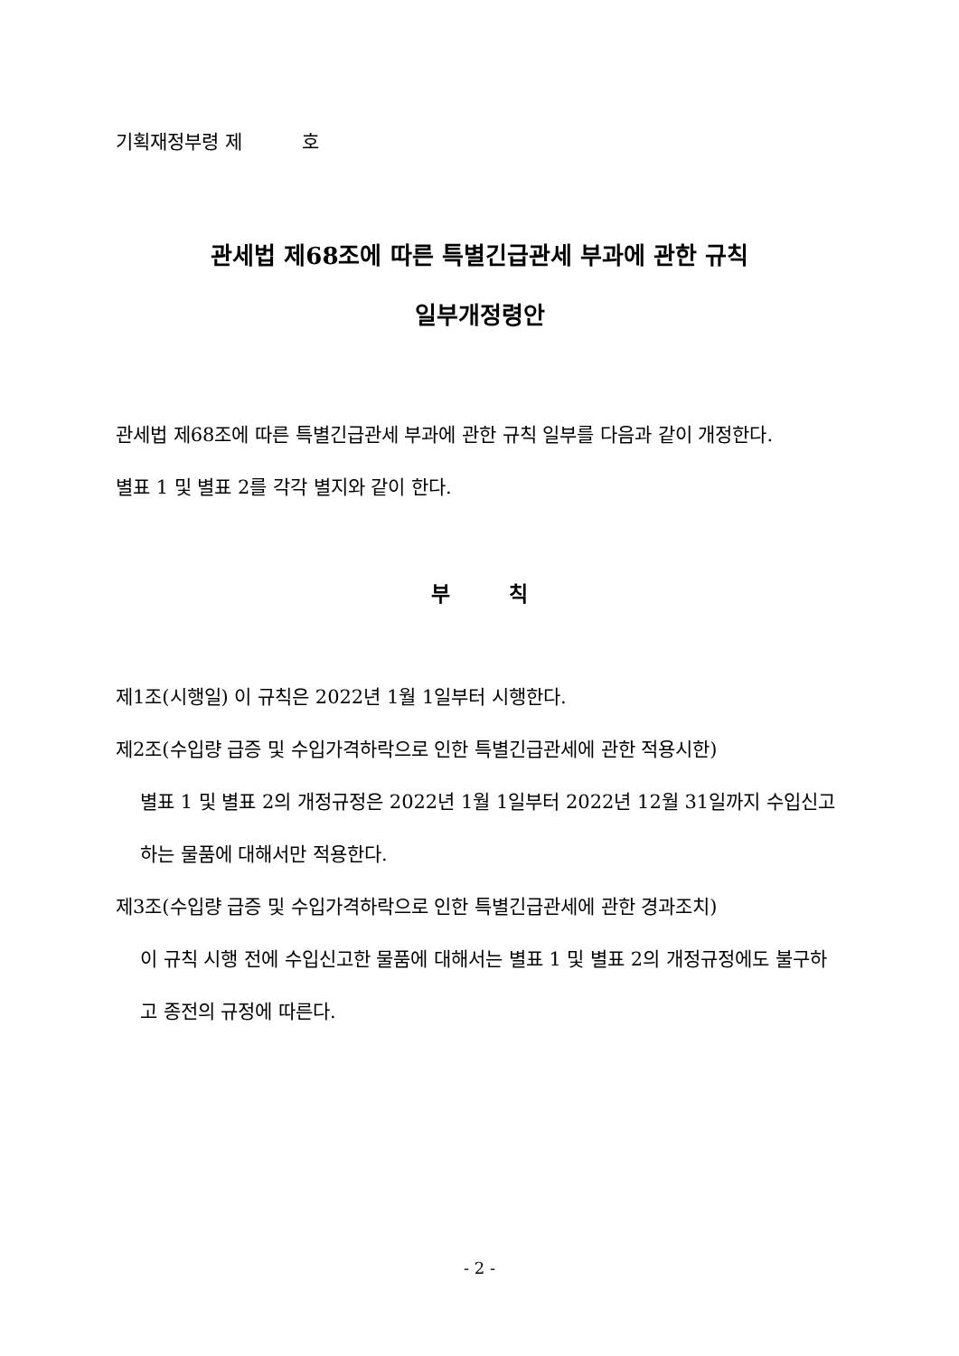기획재정부령 제 호
관세법 제68조에 따른 특별긴급관세 부과에 관한 규칙
일부개정령안
관세법 제68조에 따른 특별긴급관세 부과에 관한 규칙 일부를 다음과 같이 개정한다.
별표 1 및 별표 2를 각각 별지와 같이 한다.
부 칙
제1조(시행일) 이 규칙은 2022년 1월 1일부터 시행한다.
제2조(수입량 급증 및 수입가격하락으로 인한 특별긴급관세에 관한 적용시한)
별표 1 및 별표 2의 개정규정은 2022년 1월 1일부터 2022년 12월 31일까지 수입신고하는 물품에 대해서만 적용한다.
제3조(수입량 급증 및 수입가격하락으로 인한 특별긴급관세에 관한 경과조치)
이 규칙 시행 전에 수입신고한 물품에 대해서는 별표 1 및 별표 2의 개정규정에도 불구하고 종전의 규정에 따른다.
- 2 -